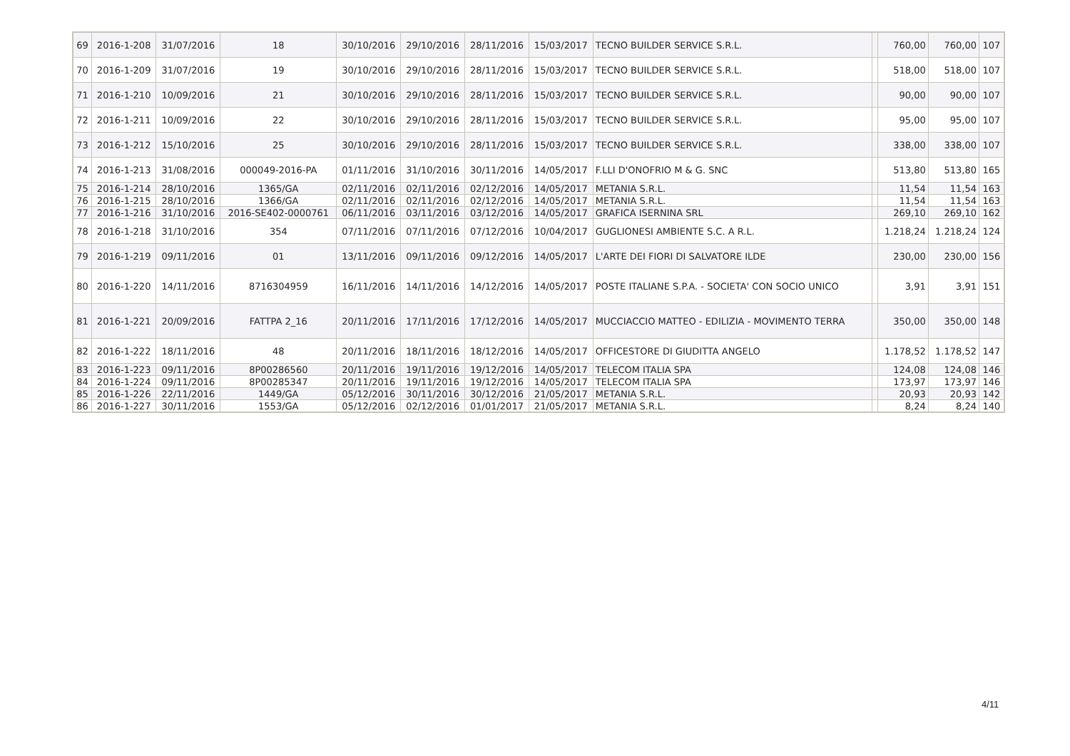| 69 | 2016-1-208 | 31/07/2016 | 18 | 30/10/2016 | 29/10/2016 | 28/11/2016 | 15/03/2017 | TECNO BUILDER SERVICE S.R.L. | | 760,00 | 760,00 | 107 |
| 70 | 2016-1-209 | 31/07/2016 | 19 | 30/10/2016 | 29/10/2016 | 28/11/2016 | 15/03/2017 | TECNO BUILDER SERVICE S.R.L. | | 518,00 | 518,00 | 107 |
| 71 | 2016-1-210 | 10/09/2016 | 21 | 30/10/2016 | 29/10/2016 | 28/11/2016 | 15/03/2017 | TECNO BUILDER SERVICE S.R.L. | | 90,00 | 90,00 | 107 |
| 72 | 2016-1-211 | 10/09/2016 | 22 | 30/10/2016 | 29/10/2016 | 28/11/2016 | 15/03/2017 | TECNO BUILDER SERVICE S.R.L. | | 95,00 | 95,00 | 107 |
| 73 | 2016-1-212 | 15/10/2016 | 25 | 30/10/2016 | 29/10/2016 | 28/11/2016 | 15/03/2017 | TECNO BUILDER SERVICE S.R.L. | | 338,00 | 338,00 | 107 |
| 74 | 2016-1-213 | 31/08/2016 | 000049-2016-PA | 01/11/2016 | 31/10/2016 | 30/11/2016 | 14/05/2017 | F.LLI D'ONOFRIO M & G. SNC | | 513,80 | 513,80 | 165 |
| 75 | 2016-1-214 | 28/10/2016 | 1365/GA | 02/11/2016 | 02/11/2016 | 02/12/2016 | 14/05/2017 | METANIA S.R.L. | | 11,54 | 11,54 | 163 |
| 76 | 2016-1-215 | 28/10/2016 | 1366/GA | 02/11/2016 | 02/11/2016 | 02/12/2016 | 14/05/2017 | METANIA S.R.L. | | 11,54 | 11,54 | 163 |
| 77 | 2016-1-216 | 31/10/2016 | 2016-SE402-0000761 | 06/11/2016 | 03/11/2016 | 03/12/2016 | 14/05/2017 | GRAFICA ISERNINA SRL | | 269,10 | 269,10 | 162 |
| 78 | 2016-1-218 | 31/10/2016 | 354 | 07/11/2016 | 07/11/2016 | 07/12/2016 | 10/04/2017 | GUGLIONESI AMBIENTE S.C. A R.L. | | 1.218,24 | 1.218,24 | 124 |
| 79 | 2016-1-219 | 09/11/2016 | 01 | 13/11/2016 | 09/11/2016 | 09/12/2016 | 14/05/2017 | L'ARTE DEI FIORI DI SALVATORE ILDE | | 230,00 | 230,00 | 156 |
| 80 | 2016-1-220 | 14/11/2016 | 8716304959 | 16/11/2016 | 14/11/2016 | 14/12/2016 | 14/05/2017 | POSTE ITALIANE S.P.A. - SOCIETA' CON SOCIO UNICO | | 3,91 | 3,91 | 151 |
| 81 | 2016-1-221 | 20/09/2016 | FATTPA 2_16 | 20/11/2016 | 17/11/2016 | 17/12/2016 | 14/05/2017 | MUCCIACCIO MATTEO - EDILIZIA - MOVIMENTO TERRA | | 350,00 | 350,00 | 148 |
| 82 | 2016-1-222 | 18/11/2016 | 48 | 20/11/2016 | 18/11/2016 | 18/12/2016 | 14/05/2017 | OFFICESTORE DI GIUDITTA ANGELO | | 1.178,52 | 1.178,52 | 147 |
| 83 | 2016-1-223 | 09/11/2016 | 8P00286560 | 20/11/2016 | 19/11/2016 | 19/12/2016 | 14/05/2017 | TELECOM ITALIA SPA | | 124,08 | 124,08 | 146 |
| 84 | 2016-1-224 | 09/11/2016 | 8P00285347 | 20/11/2016 | 19/11/2016 | 19/12/2016 | 14/05/2017 | TELECOM ITALIA SPA | | 173,97 | 173,97 | 146 |
| 85 | 2016-1-226 | 22/11/2016 | 1449/GA | 05/12/2016 | 30/11/2016 | 30/12/2016 | 21/05/2017 | METANIA S.R.L. | | 20,93 | 20,93 | 142 |
| 86 | 2016-1-227 | 30/11/2016 | 1553/GA | 05/12/2016 | 02/12/2016 | 01/01/2017 | 21/05/2017 | METANIA S.R.L. | | 8,24 | 8,24 | 140 |
4/11